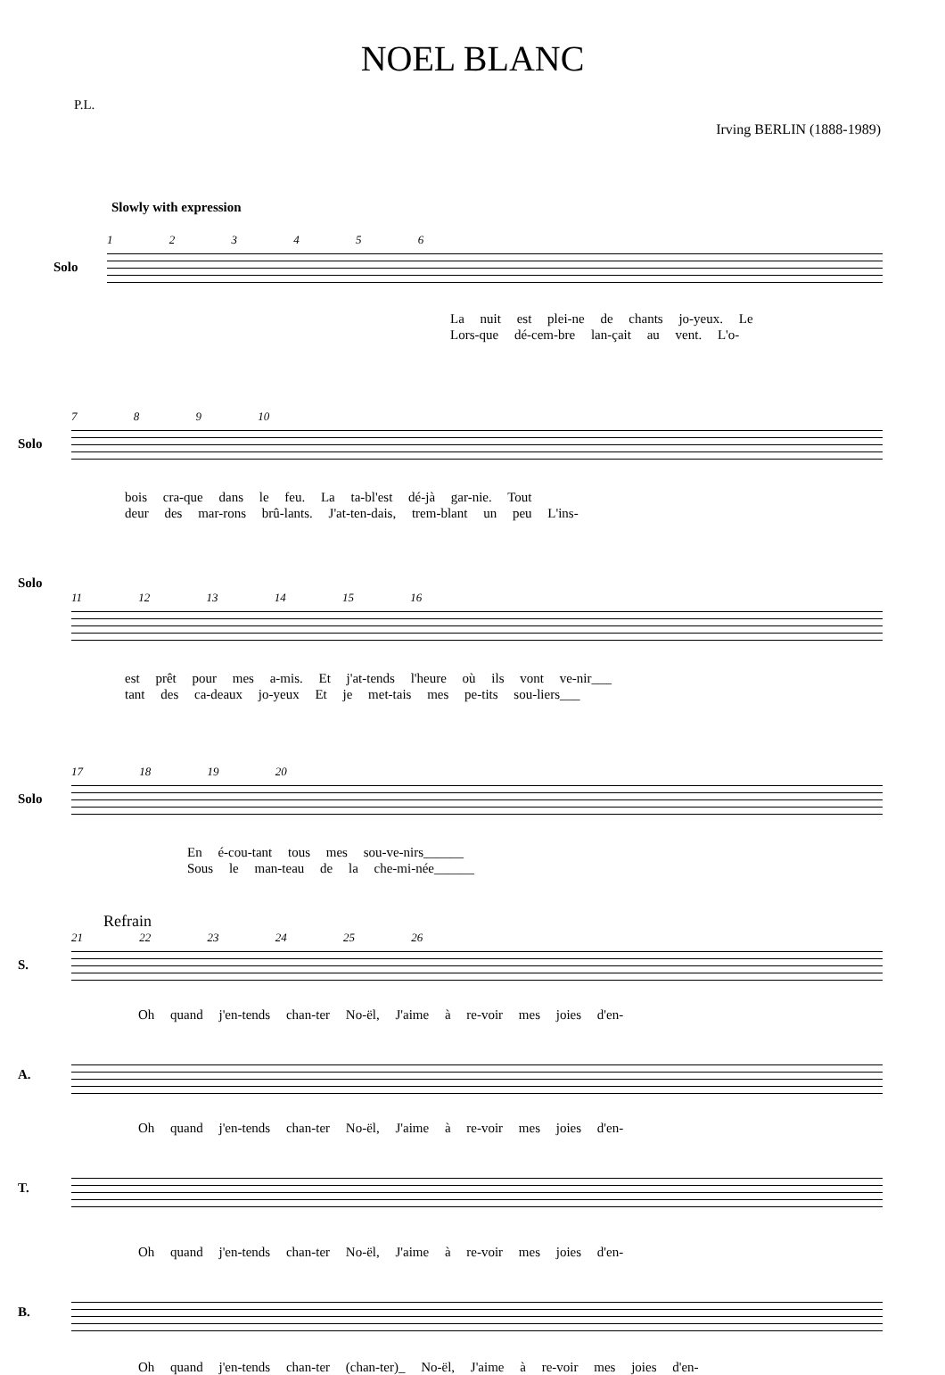NOEL BLANC
P.L.
Irving BERLIN (1888-1989)
Slowly with expression
1 2 3 4 5 6
Solo
La nuit est plei-ne de chants jo-yeux. Le
Lors-que dé-cem-bre lan-çait au vent. L'o-
7 8 9 10
Solo
bois cra-que dans le feu. La ta-bl'est dé-jà gar-nie. Tout
deur des mar-rons brû-lants. J'at-ten-dais, trem-blant un peu L'ins-
Solo
11 12 13 14 15 16
est prêt pour mes a-mis. Et j'at-tends l'heure où ils vont ve-nir___
tant des ca-deaux jo-yeux Et je met-tais mes pe-tits sou-liers___
17 18 19 20
Solo
En é-cou-tant tous mes sou-ve-nirs______
Sous le man-teau de la che-mi-née______
Refrain
21 22 23 24 25 26
S.
Oh quand j'en-tends chan-ter No-ël, J'aime à re-voir mes joies d'en-
A.
Oh quand j'en-tends chan-ter No-ël, J'aime à re-voir mes joies d'en-
T.
Oh quand j'en-tends chan-ter No-ël, J'aime à re-voir mes joies d'en-
B.
Oh quand j'en-tends chan-ter (chan-ter)_ No-ël, J'aime à re-voir mes joies d'en-